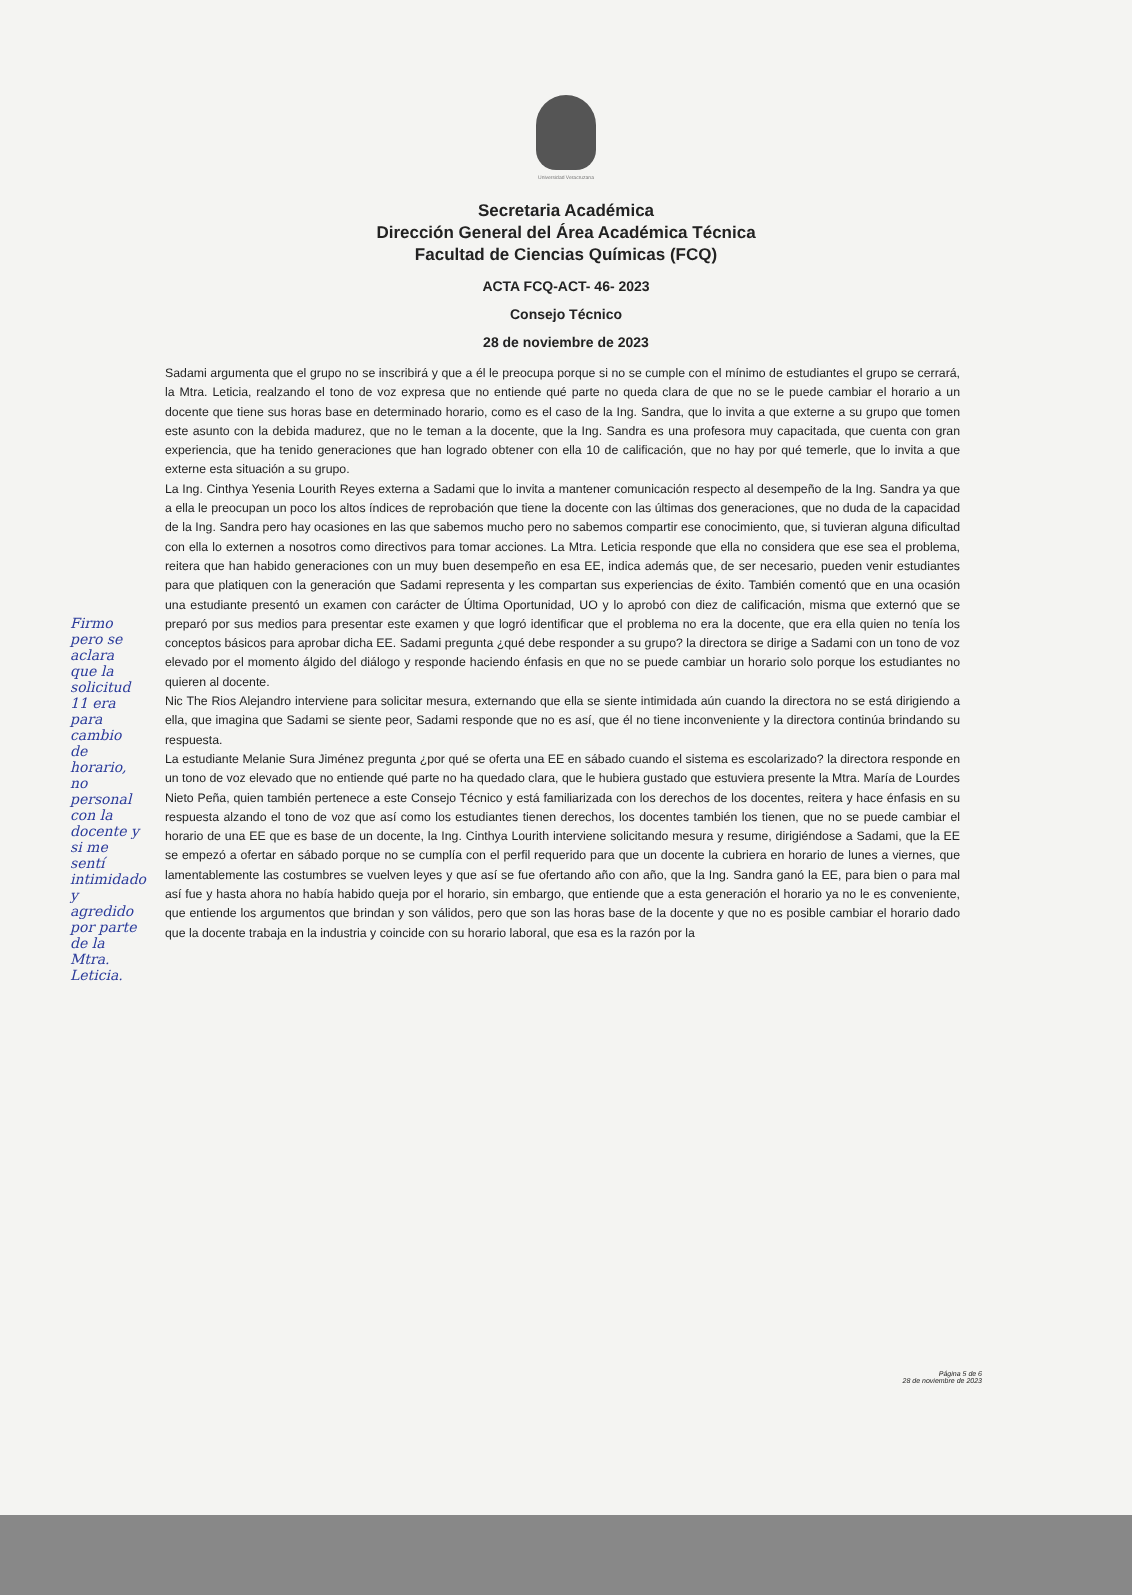Universidad Veracruzana
Secretaria Académica
Dirección General del Área Académica Técnica
Facultad de Ciencias Químicas (FCQ)
ACTA FCQ-ACT- 46- 2023
Consejo Técnico
28 de noviembre de 2023
Sadami argumenta que el grupo no se inscribirá y que a él le preocupa porque si no se cumple con el mínimo de estudiantes el grupo se cerrará, la Mtra. Leticia, realzando el tono de voz expresa que no entiende qué parte no queda clara de que no se le puede cambiar el horario a un docente que tiene sus horas base en determinado horario, como es el caso de la Ing. Sandra, que lo invita a que externe a su grupo que tomen este asunto con la debida madurez, que no le teman a la docente, que la Ing. Sandra es una profesora muy capacitada, que cuenta con gran experiencia, que ha tenido generaciones que han logrado obtener con ella 10 de calificación, que no hay por qué temerle, que lo invita a que externe esta situación a su grupo.
La Ing. Cinthya Yesenia Lourith Reyes externa a Sadami que lo invita a mantener comunicación respecto al desempeño de la Ing. Sandra ya que a ella le preocupan un poco los altos índices de reprobación que tiene la docente con las últimas dos generaciones, que no duda de la capacidad de la Ing. Sandra pero hay ocasiones en las que sabemos mucho pero no sabemos compartir ese conocimiento, que, si tuvieran alguna dificultad con ella lo externen a nosotros como directivos para tomar acciones. La Mtra. Leticia responde que ella no considera que ese sea el problema, reitera que han habido generaciones con un muy buen desempeño en esa EE, indica además que, de ser necesario, pueden venir estudiantes para que platiquen con la generación que Sadami representa y les compartan sus experiencias de éxito. También comentó que en una ocasión una estudiante presentó un examen con carácter de Última Oportunidad, UO y lo aprobó con diez de calificación, misma que externó que se preparó por sus medios para presentar este examen y que logró identificar que el problema no era la docente, que era ella quien no tenía los conceptos básicos para aprobar dicha EE. Sadami pregunta ¿qué debe responder a su grupo? la directora se dirige a Sadami con un tono de voz elevado por el momento álgido del diálogo y responde haciendo énfasis en que no se puede cambiar un horario solo porque los estudiantes no quieren al docente.
Nic The Rios Alejandro interviene para solicitar mesura, externando que ella se siente intimidada aún cuando la directora no se está dirigiendo a ella, que imagina que Sadami se siente peor, Sadami responde que no es así, que él no tiene inconveniente y la directora continúa brindando su respuesta.
La estudiante Melanie Sura Jiménez pregunta ¿por qué se oferta una EE en sábado cuando el sistema es escolarizado? la directora responde en un tono de voz elevado que no entiende qué parte no ha quedado clara, que le hubiera gustado que estuviera presente la Mtra. María de Lourdes Nieto Peña, quien también pertenece a este Consejo Técnico y está familiarizada con los derechos de los docentes, reitera y hace énfasis en su respuesta alzando el tono de voz que así como los estudiantes tienen derechos, los docentes también los tienen, que no se puede cambiar el horario de una EE que es base de un docente, la Ing. Cinthya Lourith interviene solicitando mesura y resume, dirigiéndose a Sadami, que la EE se empezó a ofertar en sábado porque no se cumplía con el perfil requerido para que un docente la cubriera en horario de lunes a viernes, que lamentablemente las costumbres se vuelven leyes y que así se fue ofertando año con año, que la Ing. Sandra ganó la EE, para bien o para mal así fue y hasta ahora no había habido queja por el horario, sin embargo, que entiende que a esta generación el horario ya no le es conveniente, que entiende los argumentos que brindan y son válidos, pero que son las horas base de la docente y que no es posible cambiar el horario dado que la docente trabaja en la industria y coincide con su horario laboral, que esa es la razón por la
Firmo pero se aclara que la solicitud 11 era para cambio de horario, no personal con la docente y si me sentí intimidado y agredido por parte de la Mtra. Leticia.
Página 5 de 6
28 de noviembre de 2023